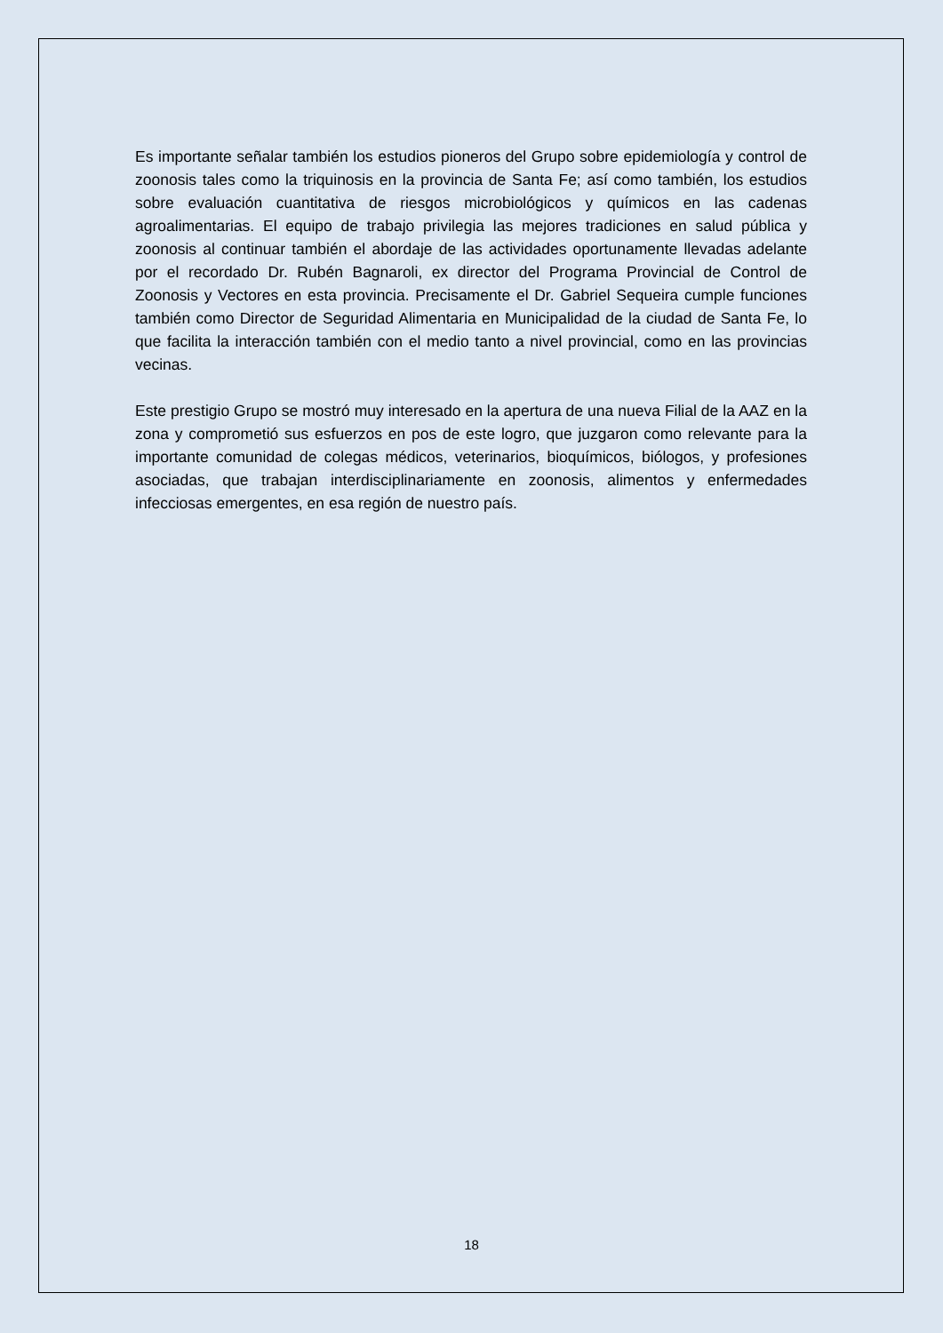Es importante señalar también los estudios pioneros del Grupo sobre epidemiología y control de zoonosis tales como la triquinosis en la provincia de Santa Fe; así como también, los estudios sobre evaluación cuantitativa de riesgos microbiológicos y químicos en las cadenas agroalimentarias. El equipo de trabajo privilegia las mejores tradiciones en salud pública y zoonosis al continuar también el abordaje de las actividades oportunamente llevadas adelante por el recordado Dr. Rubén Bagnaroli, ex director del Programa Provincial de Control de Zoonosis y Vectores en esta provincia. Precisamente el Dr. Gabriel Sequeira cumple funciones también como Director de Seguridad Alimentaria en Municipalidad de la ciudad de Santa Fe, lo que facilita la interacción también con el medio tanto a nivel provincial, como en las provincias vecinas.
Este prestigio Grupo se mostró muy interesado en la apertura de una nueva Filial de la AAZ en la zona y comprometió sus esfuerzos en pos de este logro, que juzgaron como relevante para la importante comunidad de colegas médicos, veterinarios, bioquímicos, biólogos, y profesiones asociadas, que trabajan interdisciplinariamente en zoonosis, alimentos y enfermedades infecciosas emergentes, en esa región de nuestro país.
18